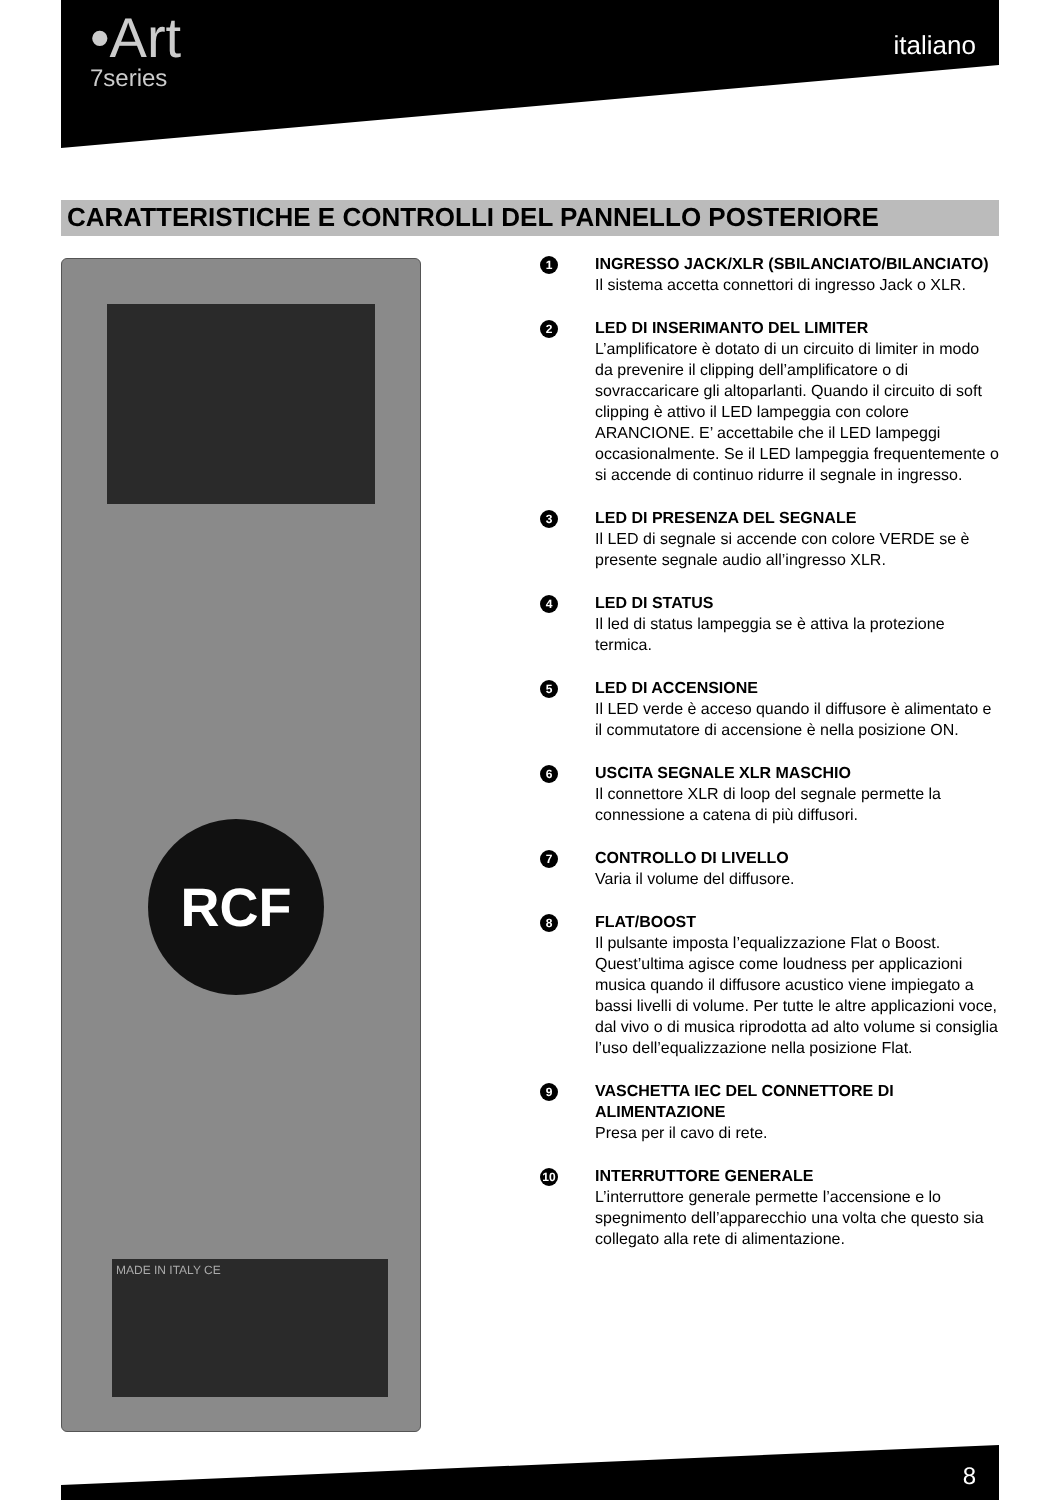•Art
7series
italiano
CARATTERISTICHE E CONTROLLI DEL PANNELLO POSTERIORE
RCF
MADE IN ITALY CE
1
INGRESSO JACK/XLR (SBILANCIATO/BILANCIATO)
Il sistema accetta connettori di ingresso Jack o XLR.
2
LED DI INSERIMANTO DEL LIMITER
L’amplificatore è dotato di un circuito di limiter in modo da prevenire il clipping dell’amplificatore o di sovraccaricare gli altoparlanti. Quando il circuito di soft clipping è attivo il LED lampeggia con colore ARANCIONE. E’ accettabile che il LED lampeggi occasionalmente. Se il LED lampeggia frequentemente o si accende di continuo ridurre il segnale in ingresso.
3
LED DI PRESENZA DEL SEGNALE
Il LED di segnale si accende con colore VERDE se è presente segnale audio all’ingresso XLR.
4
LED DI STATUS
Il led di status lampeggia se è attiva la protezione termica.
5
LED DI ACCENSIONE
Il LED verde è acceso quando il diffusore è alimentato e il commutatore di accensione è nella posizione ON.
6
USCITA SEGNALE XLR MASCHIO
Il connettore XLR di loop del segnale permette la connessione a catena di più diffusori.
7
CONTROLLO DI LIVELLO
Varia il volume del diffusore.
8
FLAT/BOOST
Il pulsante imposta l’equalizzazione Flat o Boost. Quest’ultima agisce come loudness per applicazioni musica quando il diffusore acustico viene impiegato a bassi livelli di volume. Per tutte le altre applicazioni voce, dal vivo o di musica riprodotta ad alto volume si consiglia l’uso dell’equalizzazione nella posizione Flat.
9
VASCHETTA IEC DEL CONNETTORE DI ALIMENTAZIONE
Presa per il cavo di rete.
10
INTERRUTTORE GENERALE
L’interruttore generale permette l’accensione e lo spegnimento dell’apparecchio una volta che questo sia collegato alla rete di alimentazione.
8